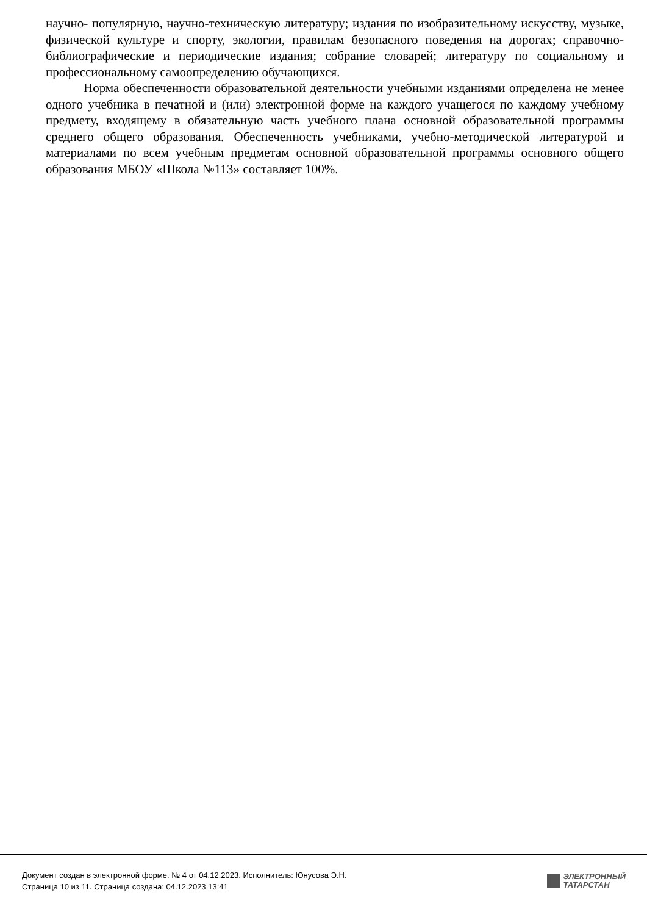научно- популярную, научно-техническую литературу; издания по изобразительному искусству, музыке, физической культуре и спорту, экологии, правилам безопасного поведения на дорогах; справочно-библиографические и периодические издания; собрание словарей; литературу по социальному и профессиональному самоопределению обучающихся.
Норма обеспеченности образовательной деятельности учебными изданиями определена не менее одного учебника в печатной и (или) электронной форме на каждого учащегося по каждому учебному предмету, входящему в обязательную часть учебного плана основной образовательной программы среднего общего образования. Обеспеченность учебниками, учебно-методической литературой и материалами по всем учебным предметам основной образовательной программы основного общего образования МБОУ «Школа №113» составляет 100%.
Документ создан в электронной форме. № 4 от 04.12.2023. Исполнитель: Юнусова Э.Н.
Страница 10 из 11. Страница создана: 04.12.2023 13:41
ЭЛЕКТРОННЫЙ
ТАТАРСТАН